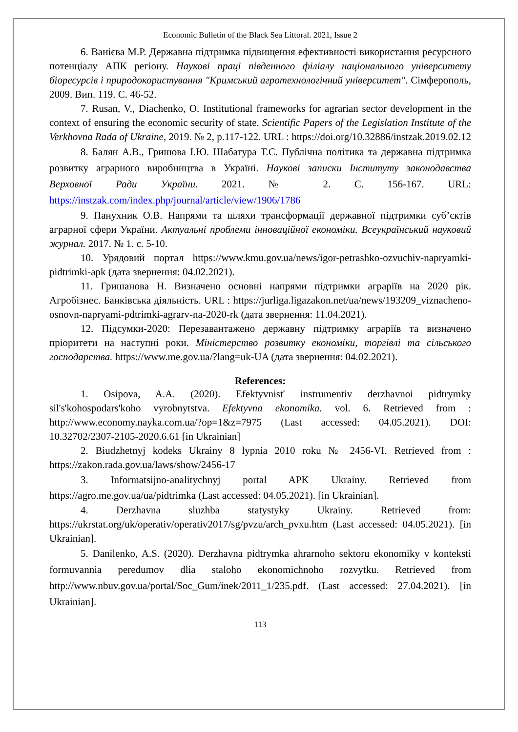Economic Bulletin of the Black Sea Littoral. 2021, Issue 2
6. Ванієва М.Р. Державна підтримка підвищення ефективності використання ресурсного потенціалу АПК регіону. Наукові праці південного філіалу національного університету біоресурсів і природокористування "Кримський агротехнологічний університет". Сімферополь, 2009. Вип. 119. С. 46-52.
7. Rusan, V., Diachenko, O. Institutional frameworks for agrarian sector development in the context of ensuring the economic security of state. Scientific Papers of the Legislation Institute of the Verkhovna Rada of Ukraine, 2019. № 2, p.117-122. URL : https://doi.org/10.32886/instzak.2019.02.12
8. Балян А.В., Гришова І.Ю. Шабатура Т.С. Публічна політика та державна підтримка розвитку аграрного виробництва в Україні. Наукові записки Інституту законодавства Верховної Ради України. 2021. № 2. С. 156-167. URL: https://instzak.com/index.php/journal/article/view/1906/1786
9. Панухник О.В. Напрями та шляхи трансформації державної підтримки суб’єктів аграрної сфери України. Актуальні проблеми інноваційної економіки. Всеукраїнський науковий журнал. 2017. № 1. с. 5-10.
10. Урядовий портал https://www.kmu.gov.ua/news/igor-petrashko-ozvuchiv-napryamki-pidtrimki-apk (дата звернення: 04.02.2021).
11. Гришанова Н. Визначено основні напрями підтримки аграріїв на 2020 рік. Агробізнес. Банківська діяльність. URL : https://jurliga.ligazakon.net/ua/news/193209_viznacheno-osnovn-napryami-pdtrimki-agrarv-na-2020-rk (дата звернення: 11.04.2021).
12. Підсумки-2020: Перезавантажено державну підтримку аграріїв та визначено пріоритети на наступні роки. Міністерство розвитку економіки, торгівлі та сільського господарства. https://www.me.gov.ua/?lang=uk-UA (дата звернення: 04.02.2021).
References:
1. Osipova, A.A. (2020). Efektyvnist' instrumentiv derzhavnoi pidtrymky sil's'kohospodars'koho vyrobnytstva. Efektyvna ekonomika. vol. 6. Retrieved from : http://www.economy.nayka.com.ua/?op=1&z=7975 (Last accessed: 04.05.2021). DOI: 10.32702/2307-2105-2020.6.61 [in Ukrainian]
2. Biudzhetnyj kodeks Ukrainy 8 lypnia 2010 roku № 2456-VI. Retrieved from : https://zakon.rada.gov.ua/laws/show/2456-17
3. Informatsijno-analitychnyj portal APK Ukrainy. Retrieved from https://agro.me.gov.ua/ua/pidtrimka (Last accessed: 04.05.2021). [in Ukrainian].
4. Derzhavna sluzhba statystyky Ukrainy. Retrieved from: https://ukrstat.org/uk/operativ/operativ2017/sg/pvzu/arch_pvxu.htm (Last accessed: 04.05.2021). [in Ukrainian].
5. Danilenko, A.S. (2020). Derzhavna pidtrymka ahrarnoho sektoru ekonomiky v konteksti formuvannia peredumov dlia staloho ekonomichnoho rozvytku. Retrieved from http://www.nbuv.gov.ua/portal/Soc_Gum/inek/2011_1/235.pdf. (Last accessed: 27.04.2021). [in Ukrainian].
113